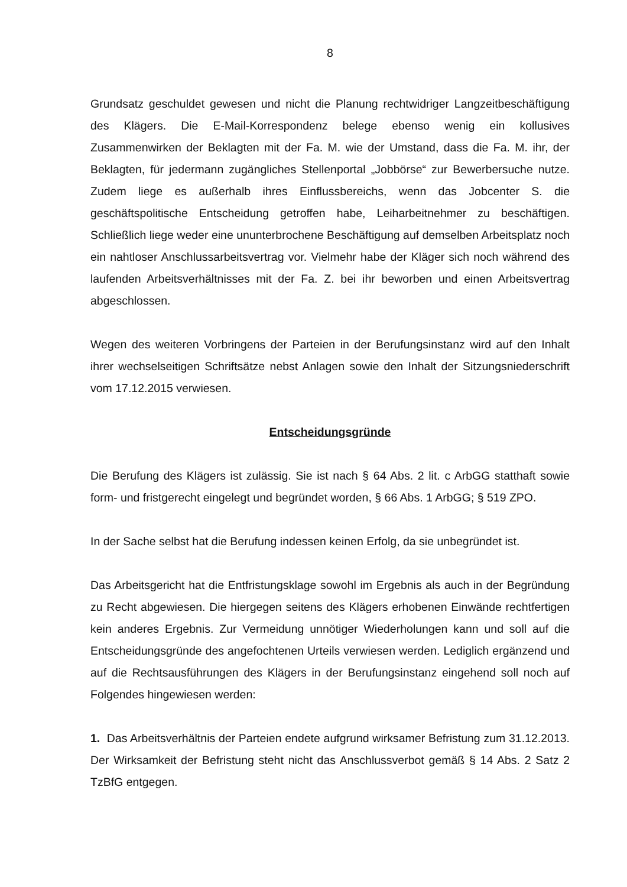8
Grundsatz geschuldet gewesen und nicht die Planung rechtwidriger Langzeitbe­schäftigung des Klägers. Die E-Mail-Korrespondenz belege ebenso wenig ein kollu­sives Zusammenwirken der Beklagten mit der Fa. M. wie der Umstand, dass die Fa. M. ihr, der Beklagten, für jedermann zugängliches Stellenportal „Jobbörse“ zur Be­werbersuche nutze. Zudem liege es außerhalb ihres Einflussbereichs, wenn das Jobcenter S. die geschäftspolitische Entscheidung getroffen habe, Leiharbeitnehmer zu beschäftigen. Schließlich liege weder eine ununterbrochene Beschäftigung auf demselben Arbeitsplatz noch ein nahtloser Anschlussarbeitsvertrag vor. Vielmehr habe der Kläger sich noch während des laufenden Arbeitsverhältnisses mit der Fa. Z. bei ihr beworben und einen Arbeitsvertrag abgeschlossen.
Wegen des weiteren Vorbringens der Parteien in der Berufungsinstanz wird auf den Inhalt ihrer wechselseitigen Schriftsätze nebst Anlagen sowie den Inhalt der Sit­zungsniederschrift vom 17.12.2015 verwiesen.
Entscheidungsgründe
Die Berufung des Klägers ist zulässig. Sie ist nach § 64 Abs. 2 lit. c ArbGG statthaft sowie form- und fristgerecht eingelegt und begründet worden, § 66 Abs. 1 ArbGG; § 519 ZPO.
In der Sache selbst hat die Berufung indessen keinen Erfolg, da sie unbegründet ist.
Das Arbeitsgericht hat die Entfristungsklage sowohl im Ergebnis als auch in der Be­gründung zu Recht abgewiesen. Die hiergegen seitens des Klägers erhobenen Ein­wände rechtfertigen kein anderes Ergebnis. Zur Vermeidung unnötiger Wiederholun­gen kann und soll auf die Entscheidungsgründe des angefochtenen Urteils verwiesen werden. Lediglich ergänzend und auf die Rechtsausführungen des Klägers in der Berufungsinstanz eingehend soll noch auf Folgendes hingewiesen werden:
1. Das Arbeitsverhältnis der Parteien endete aufgrund wirksamer Befristung zum 31.12.2013. Der Wirksamkeit der Befristung steht nicht das Anschlussverbot gemäß § 14 Abs. 2 Satz 2 TzBfG entgegen.